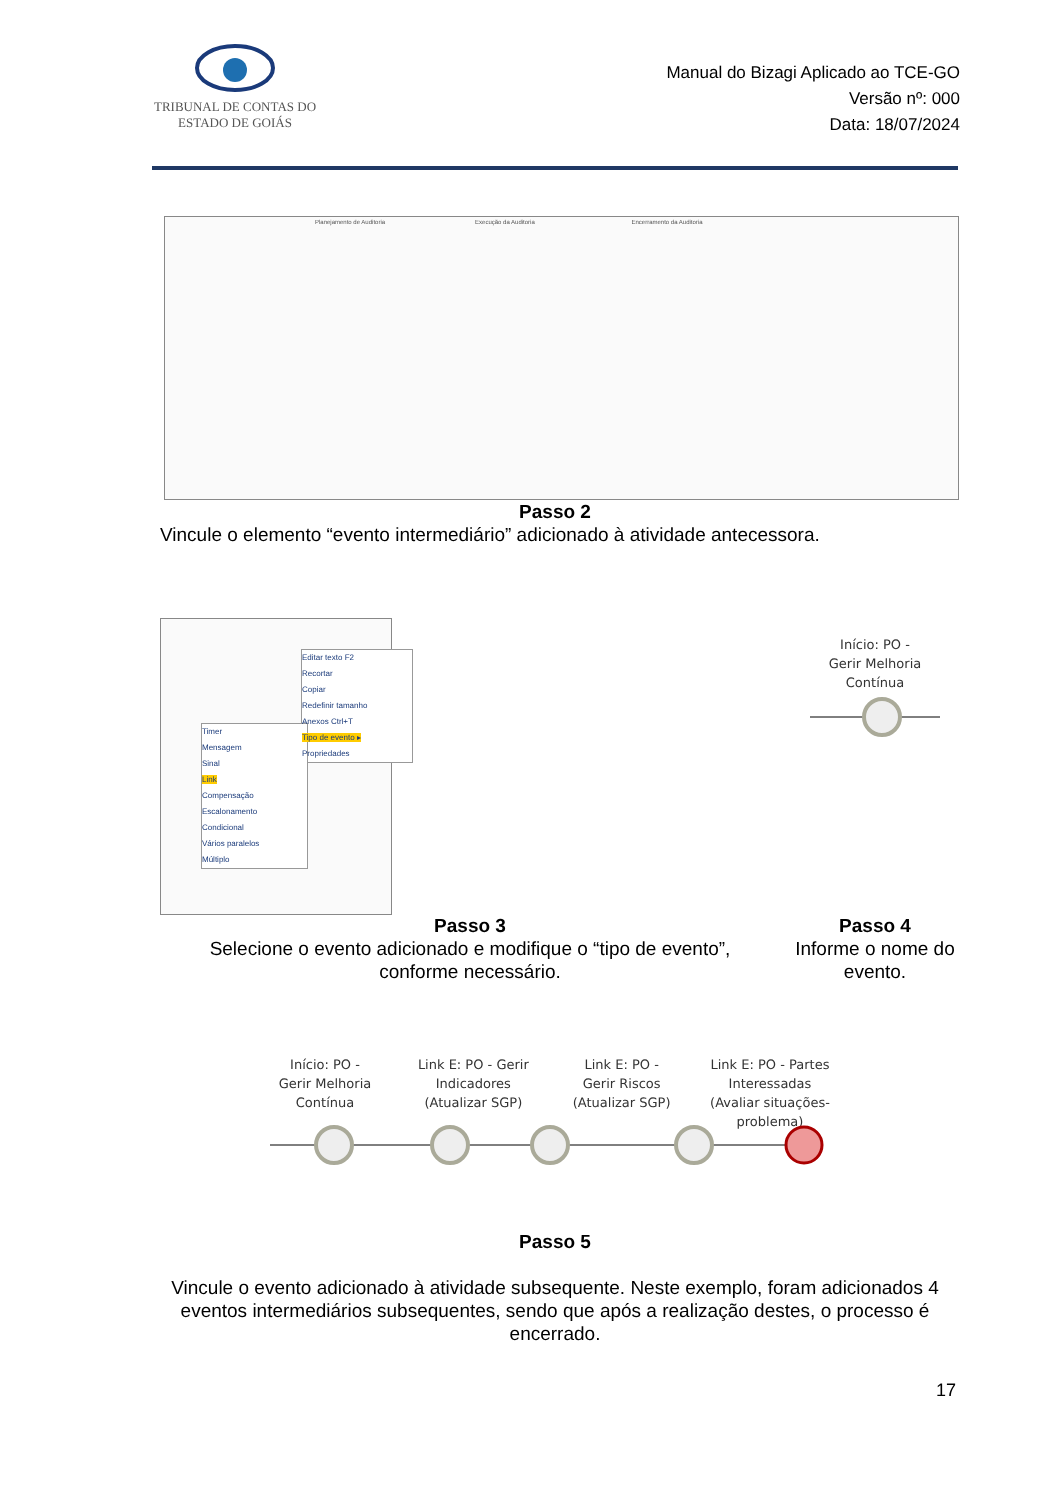TRIBUNAL DE CONTAS DO
ESTADO DE GOIÁS
Manual do Bizagi Aplicado ao TCE-GO
Versão nº: 000
Data: 18/07/2024
Planejamento de Auditoria Execução da Auditoria Encerramento da Auditoria
Passo 2
Vincule o elemento “evento intermediário” adicionado à atividade antecessora.
Editar texto F2
Recortar
Copiar
Redefinir tamanho
Anexos Ctrl+T
Tipo de evento ▸
Propriedades
Timer
Mensagem
Sinal
Link
Compensação
Escalonamento
Condicional
Vários paralelos
Múltiplo
Início: PO -
Gerir Melhoria
Contínua
Passo 3
Selecione o evento adicionado e modifique o “tipo de evento”, conforme necessário.
Passo 4
Informe o nome do evento.
Início: PO -
Gerir Melhoria
Contínua
Link E: PO - Gerir Indicadores (Atualizar SGP)
Link E: PO -
Gerir Riscos
(Atualizar SGP)
Link E: PO - Partes Interessadas (Avaliar situações-problema)
Passo 5
Vincule o evento adicionado à atividade subsequente. Neste exemplo, foram adicionados 4 eventos intermediários subsequentes, sendo que após a realização destes, o processo é encerrado.
17